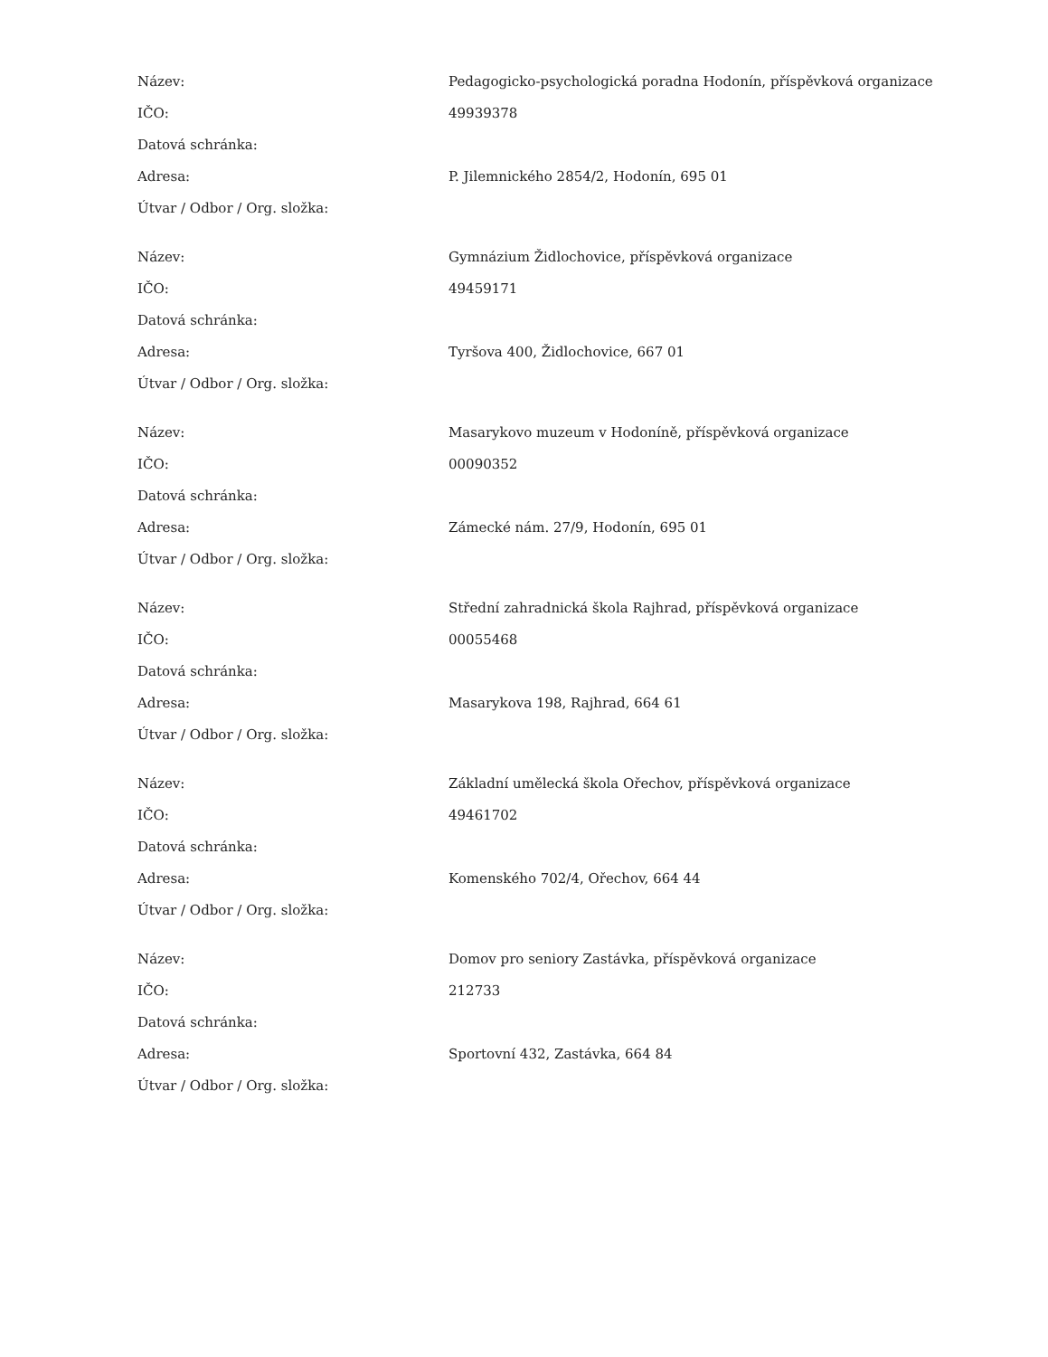| Název: | Pedagogicko-psychologická poradna Hodonín, příspěvková organizace |
| IČO: | 49939378 |
| Datová schránka: | |
| Adresa: | P. Jilemnického 2854/2, Hodonín, 695 01 |
| Útvar / Odbor / Org. složka: | |
| Název: | Gymnázium Židlochovice, příspěvková organizace |
| IČO: | 49459171 |
| Datová schránka: | |
| Adresa: | Tyršova 400, Židlochovice, 667 01 |
| Útvar / Odbor / Org. složka: | |
| Název: | Masarykovo muzeum v Hodoníně, příspěvková organizace |
| IČO: | 00090352 |
| Datová schránka: | |
| Adresa: | Zámecké nám. 27/9, Hodonín, 695 01 |
| Útvar / Odbor / Org. složka: | |
| Název: | Střední zahradnická škola Rajhrad, příspěvková organizace |
| IČO: | 00055468 |
| Datová schránka: | |
| Adresa: | Masarykova 198, Rajhrad, 664 61 |
| Útvar / Odbor / Org. složka: | |
| Název: | Základní umělecká škola Ořechov, příspěvková organizace |
| IČO: | 49461702 |
| Datová schránka: | |
| Adresa: | Komenského 702/4, Ořechov, 664 44 |
| Útvar / Odbor / Org. složka: | |
| Název: | Domov pro seniory Zastávka, příspěvková organizace |
| IČO: | 212733 |
| Datová schránka: | |
| Adresa: | Sportovní 432, Zastávka, 664 84 |
| Útvar / Odbor / Org. složka: | |